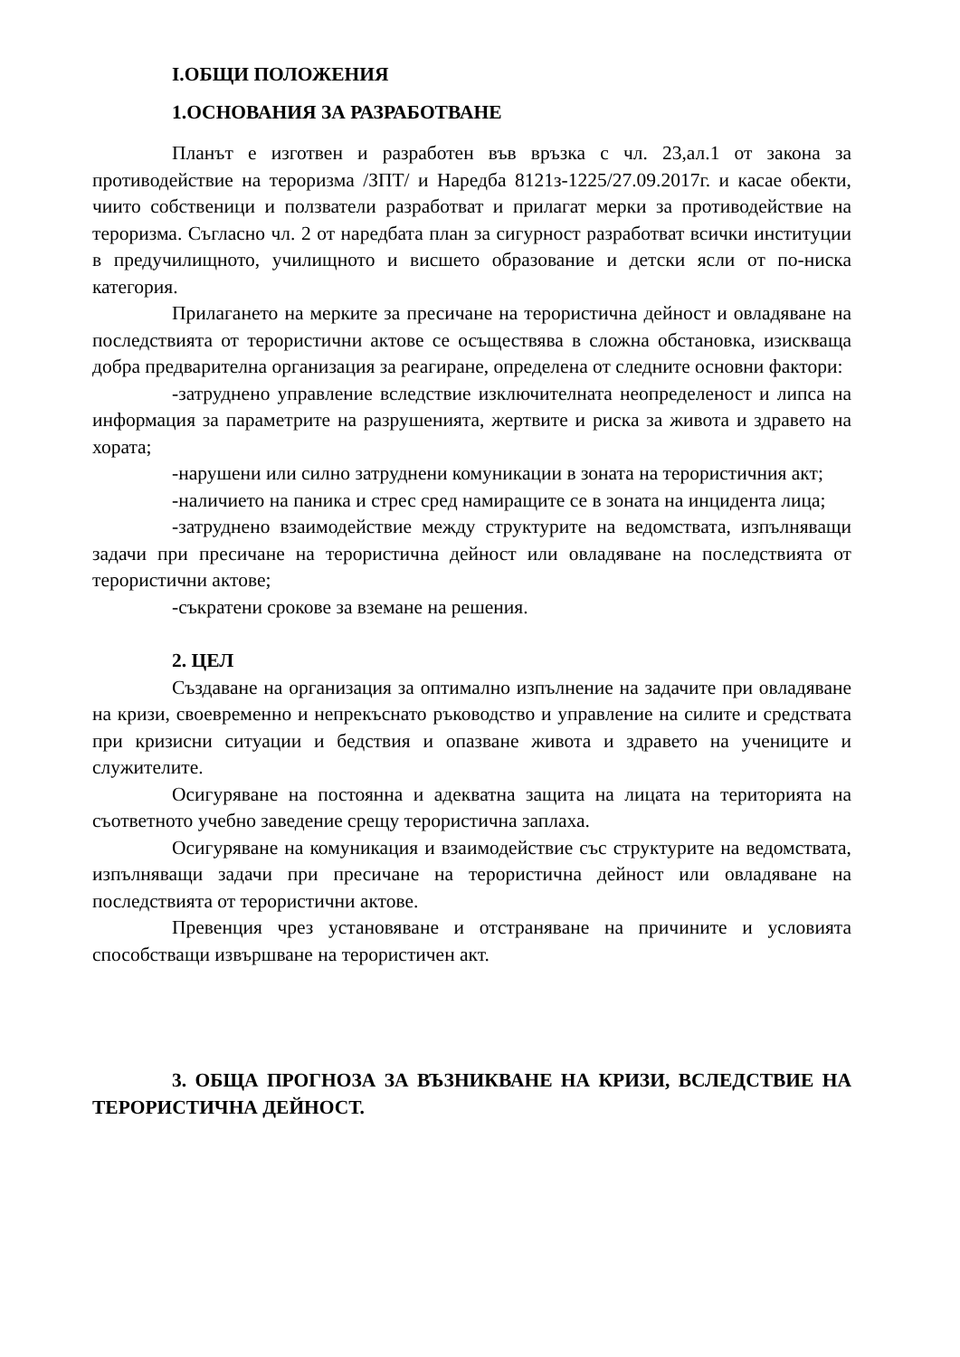I.ОБЩИ ПОЛОЖЕНИЯ
1.ОСНОВАНИЯ ЗА РАЗРАБОТВАНЕ
Планът е изготвен и разработен във връзка с чл. 23,ал.1 от закона за противодействие на тероризма /ЗПТ/ и Наредба 8121з-1225/27.09.2017г. и касае обекти, чиито собственици и ползватели разработват и прилагат мерки за противодействие на тероризма. Съгласно чл. 2 от наредбата план за сигурност разработват всички институции в предучилищното, училищното и висшето образование и детски ясли от по-ниска категория.
Прилагането на мерките за пресичане на терористична дейност и овладяване на последствията от терористични актове се осъществява в сложна обстановка, изискваща добра предварителна организация за реагиране, определена от следните основни фактори:
-затруднено управление вследствие изключителната неопределеност и липса на информация за параметрите на разрушенията, жертвите и риска за живота и здравето на хората;
-нарушени или силно затруднени комуникации в зоната на терористичния акт;
-наличието на паника и стрес сред намиращите се в зоната на инцидента лица;
-затруднено взаимодействие между структурите на ведомствата, изпълняващи задачи при пресичане на терористична дейност или овладяване на последствията от терористични актове;
-съкратени срокове за вземане на решения.
2. ЦЕЛ
Създаване на организация за оптимално изпълнение на задачите при овладяване на кризи, своевременно и непрекъснато ръководство и управление на силите и средствата при кризисни ситуации и бедствия и опазване живота и здравето на учениците и служителите.
Осигуряване на постоянна и адекватна защита на лицата на територията на съответното учебно заведение срещу терористична заплаха.
Осигуряване на комуникация и взаимодействие със структурите на ведомствата, изпълняващи задачи при пресичане на терористична дейност или овладяване на последствията от терористични актове.
Превенция чрез установяване и отстраняване на причините и условията способстващи извършване на терористичен акт.
3. ОБЩА ПРОГНОЗА ЗА ВЪЗНИКВАНЕ НА КРИЗИ, ВСЛЕДСТВИЕ НА ТЕРОРИСТИЧНА ДЕЙНОСТ.